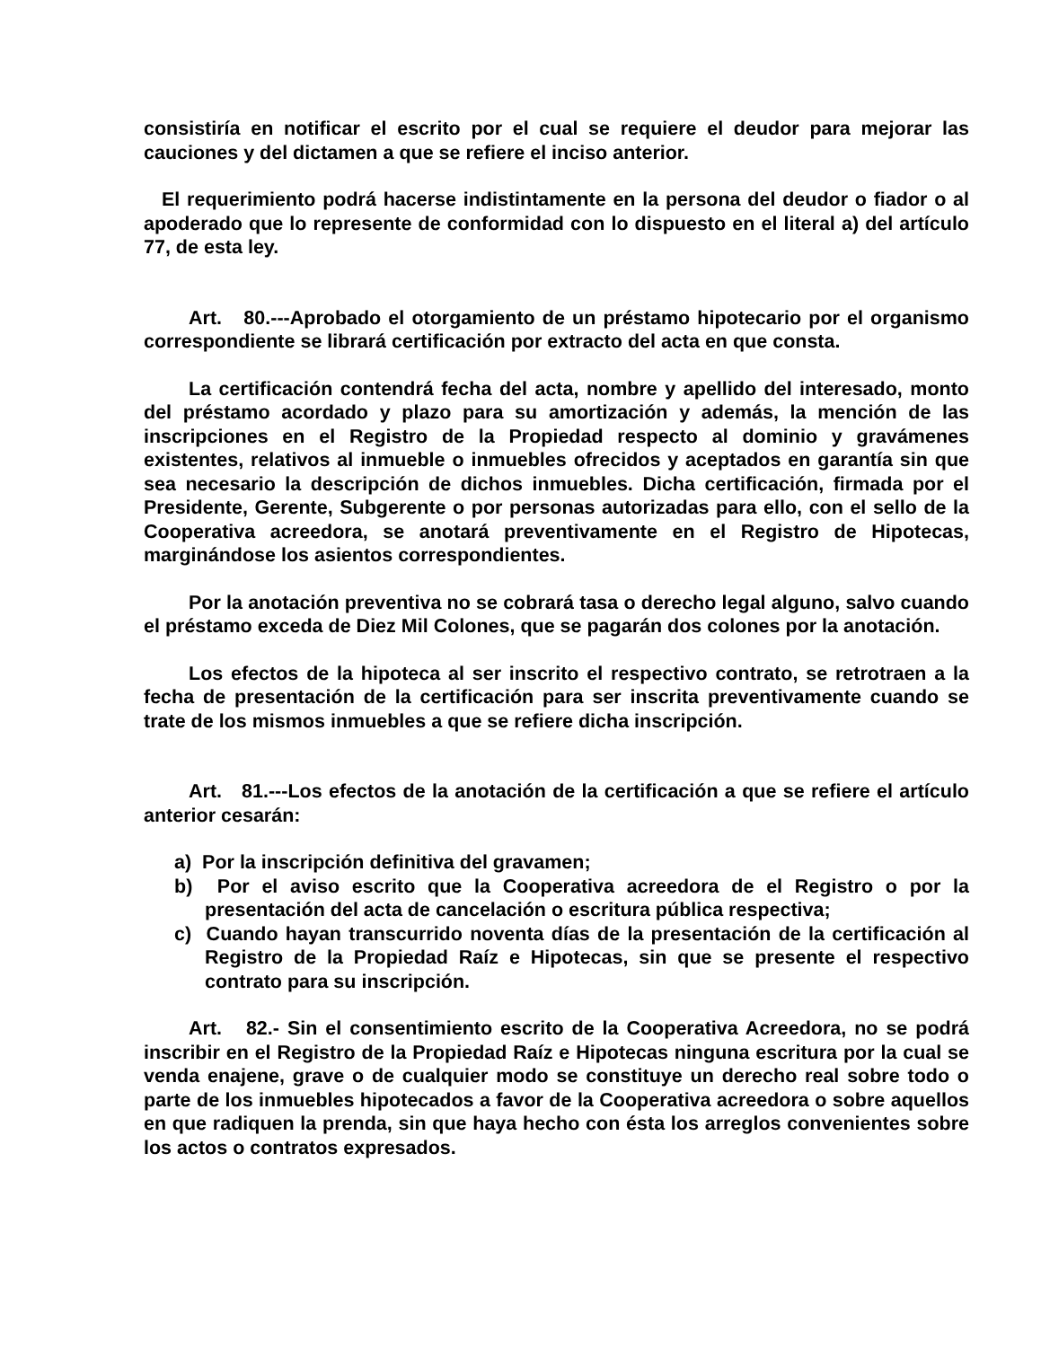consistiría en notificar el escrito por el cual se requiere el deudor para mejorar las cauciones y del dictamen a que se refiere el inciso anterior.
El requerimiento podrá hacerse indistintamente en la persona del deudor o fiador o al apoderado que lo represente de conformidad con lo dispuesto en el literal a) del artículo 77, de esta ley.
Art. 80.---Aprobado el otorgamiento de un préstamo hipotecario por el organismo correspondiente se librará certificación por extracto del acta en que consta.
La certificación contendrá fecha del acta, nombre y apellido del interesado, monto del préstamo acordado y plazo para su amortización y además, la mención de las inscripciones en el Registro de la Propiedad respecto al dominio y gravámenes existentes, relativos al inmueble o inmuebles ofrecidos y aceptados en garantía sin que sea necesario la descripción de dichos inmuebles. Dicha certificación, firmada por el Presidente, Gerente, Subgerente o por personas autorizadas para ello, con el sello de la Cooperativa acreedora, se anotará preventivamente en el Registro de Hipotecas, marginándose los asientos correspondientes.
Por la anotación preventiva no se cobrará tasa o derecho legal alguno, salvo cuando el préstamo exceda de Diez Mil Colones, que se pagarán dos colones por la anotación.
Los efectos de la hipoteca al ser inscrito el respectivo contrato, se retrotraen a la fecha de presentación de la certificación para ser inscrita preventivamente cuando se trate de los mismos inmuebles a que se refiere dicha inscripción.
Art. 81.---Los efectos de la anotación de la certificación a que se refiere el artículo anterior cesarán:
a) Por la inscripción definitiva del gravamen;
b) Por el aviso escrito que la Cooperativa acreedora de el Registro o por la presentación del acta de cancelación o escritura pública respectiva;
c) Cuando hayan transcurrido noventa días de la presentación de la certificación al Registro de la Propiedad Raíz e Hipotecas, sin que se presente el respectivo contrato para su inscripción.
Art. 82.- Sin el consentimiento escrito de la Cooperativa Acreedora, no se podrá inscribir en el Registro de la Propiedad Raíz e Hipotecas ninguna escritura por la cual se venda enajene, grave o de cualquier modo se constituye un derecho real sobre todo o parte de los inmuebles hipotecados a favor de la Cooperativa acreedora o sobre aquellos en que radiquen la prenda, sin que haya hecho con ésta los arreglos convenientes sobre los actos o contratos expresados.